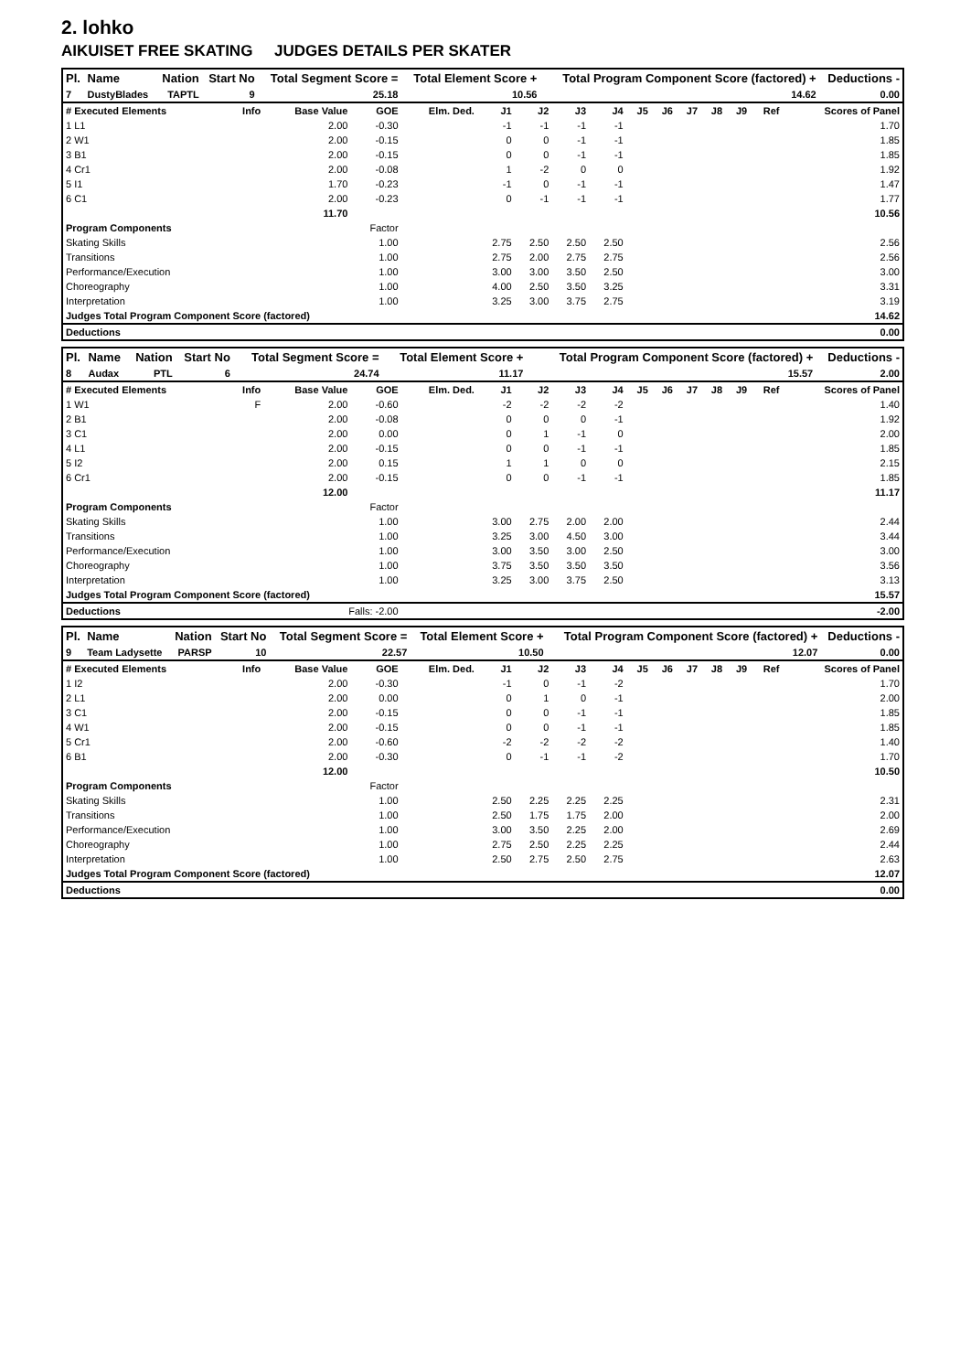2. lohko
AIKUISET FREE SKATING JUDGES DETAILS PER SKATER
| Pl. | Name | Nation | Start No | Total Segment Score = | Total Element Score + | Total Program Component Score (factored) + | Deductions - |
| --- | --- | --- | --- | --- | --- | --- | --- |
| 7 | DustyBlades | TAPTL | 9 | 25.18 | 10.56 | 14.62 | 0.00 |
| # Executed Elements | Info | Base Value | GOE | Elm. Ded. | J1 | J2 | J3 | J4 | J5 | J6 | J7 | J8 | J9 | Ref | Scores of Panel |
| 1 L1 | | 2.00 | -0.30 | | -1 | -1 | -1 | -1 | | | | | | | 1.70 |
| 2 W1 | | 2.00 | -0.15 | | 0 | 0 | -1 | -1 | | | | | | | 1.85 |
| 3 B1 | | 2.00 | -0.15 | | 0 | 0 | -1 | -1 | | | | | | | 1.85 |
| 4 Cr1 | | 2.00 | -0.08 | | 1 | -2 | 0 | 0 | | | | | | | 1.92 |
| 5 I1 | | 1.70 | -0.23 | | -1 | 0 | -1 | -1 | | | | | | | 1.47 |
| 6 C1 | | 2.00 | -0.23 | | 0 | -1 | -1 | -1 | | | | | | | 1.77 |
| | | 11.70 | | | | | | | | | | | | | 10.56 |
| Program Components | | | Factor | | | | | | | | | | | | |
| Skating Skills | | | 1.00 | | 2.75 | 2.50 | 2.50 | 2.50 | | | | | | | 2.56 |
| Transitions | | | 1.00 | | 2.75 | 2.00 | 2.75 | 2.75 | | | | | | | 2.56 |
| Performance/Execution | | | 1.00 | | 3.00 | 3.00 | 3.50 | 2.50 | | | | | | | 3.00 |
| Choreography | | | 1.00 | | 4.00 | 2.50 | 3.50 | 3.25 | | | | | | | 3.31 |
| Interpretation | | | 1.00 | | 3.25 | 3.00 | 3.75 | 2.75 | | | | | | | 3.19 |
| Judges Total Program Component Score (factored) | | | | | | | | | | | | | | | 14.62 |
| Deductions | | | | | | | | | | | | | | | 0.00 |
| Pl. | Name | Nation | Start No | Total Segment Score = | Total Element Score + | Total Program Component Score (factored) + | Deductions - |
| --- | --- | --- | --- | --- | --- | --- | --- |
| 8 | Audax | PTL | 6 | 24.74 | 11.17 | 15.57 | 2.00 |
| # Executed Elements | Info | Base Value | GOE | Elm. Ded. | J1 | J2 | J3 | J4 | J5 | J6 | J7 | J8 | J9 | Ref | Scores of Panel |
| 1 W1 | F | 2.00 | -0.60 | | -2 | -2 | -2 | -2 | | | | | | | 1.40 |
| 2 B1 | | 2.00 | -0.08 | | 0 | 0 | 0 | -1 | | | | | | | 1.92 |
| 3 C1 | | 2.00 | 0.00 | | 0 | 1 | -1 | 0 | | | | | | | 2.00 |
| 4 L1 | | 2.00 | -0.15 | | 0 | 0 | -1 | -1 | | | | | | | 1.85 |
| 5 I2 | | 2.00 | 0.15 | | 1 | 1 | 0 | 0 | | | | | | | 2.15 |
| 6 Cr1 | | 2.00 | -0.15 | | 0 | 0 | -1 | -1 | | | | | | | 1.85 |
| | | 12.00 | | | | | | | | | | | | | 11.17 |
| Program Components | | | Factor | | | | | | | | | | | | |
| Skating Skills | | | 1.00 | | 3.00 | 2.75 | 2.00 | 2.00 | | | | | | | 2.44 |
| Transitions | | | 1.00 | | 3.25 | 3.00 | 4.50 | 3.00 | | | | | | | 3.44 |
| Performance/Execution | | | 1.00 | | 3.00 | 3.50 | 3.00 | 2.50 | | | | | | | 3.00 |
| Choreography | | | 1.00 | | 3.75 | 3.50 | 3.50 | 3.50 | | | | | | | 3.56 |
| Interpretation | | | 1.00 | | 3.25 | 3.00 | 3.75 | 2.50 | | | | | | | 3.13 |
| Judges Total Program Component Score (factored) | | | | | | | | | | | | | | | 15.57 |
| Deductions | | Falls: -2.00 | | | | | | | | | | | | | -2.00 |
| Pl. | Name | Nation | Start No | Total Segment Score = | Total Element Score + | Total Program Component Score (factored) + | Deductions - |
| --- | --- | --- | --- | --- | --- | --- | --- |
| 9 | Team Ladysette | PARSP | 10 | 22.57 | 10.50 | 12.07 | 0.00 |
| # Executed Elements | Info | Base Value | GOE | Elm. Ded. | J1 | J2 | J3 | J4 | J5 | J6 | J7 | J8 | J9 | Ref | Scores of Panel |
| 1 I2 | | 2.00 | -0.30 | | -1 | 0 | -1 | -2 | | | | | | | 1.70 |
| 2 L1 | | 2.00 | 0.00 | | 0 | 1 | 0 | -1 | | | | | | | 2.00 |
| 3 C1 | | 2.00 | -0.15 | | 0 | 0 | -1 | -1 | | | | | | | 1.85 |
| 4 W1 | | 2.00 | -0.15 | | 0 | 0 | -1 | -1 | | | | | | | 1.85 |
| 5 Cr1 | | 2.00 | -0.60 | | -2 | -2 | -2 | -2 | | | | | | | 1.40 |
| 6 B1 | | 2.00 | -0.30 | | 0 | -1 | -1 | -2 | | | | | | | 1.70 |
| | | 12.00 | | | | | | | | | | | | | 10.50 |
| Program Components | | | Factor | | | | | | | | | | | | |
| Skating Skills | | | 1.00 | | 2.50 | 2.25 | 2.25 | 2.25 | | | | | | | 2.31 |
| Transitions | | | 1.00 | | 2.50 | 1.75 | 1.75 | 2.00 | | | | | | | 2.00 |
| Performance/Execution | | | 1.00 | | 3.00 | 3.50 | 2.25 | 2.00 | | | | | | | 2.69 |
| Choreography | | | 1.00 | | 2.75 | 2.50 | 2.25 | 2.25 | | | | | | | 2.44 |
| Interpretation | | | 1.00 | | 2.50 | 2.75 | 2.50 | 2.75 | | | | | | | 2.63 |
| Judges Total Program Component Score (factored) | | | | | | | | | | | | | | | 12.07 |
| Deductions | | | | | | | | | | | | | | | 0.00 |